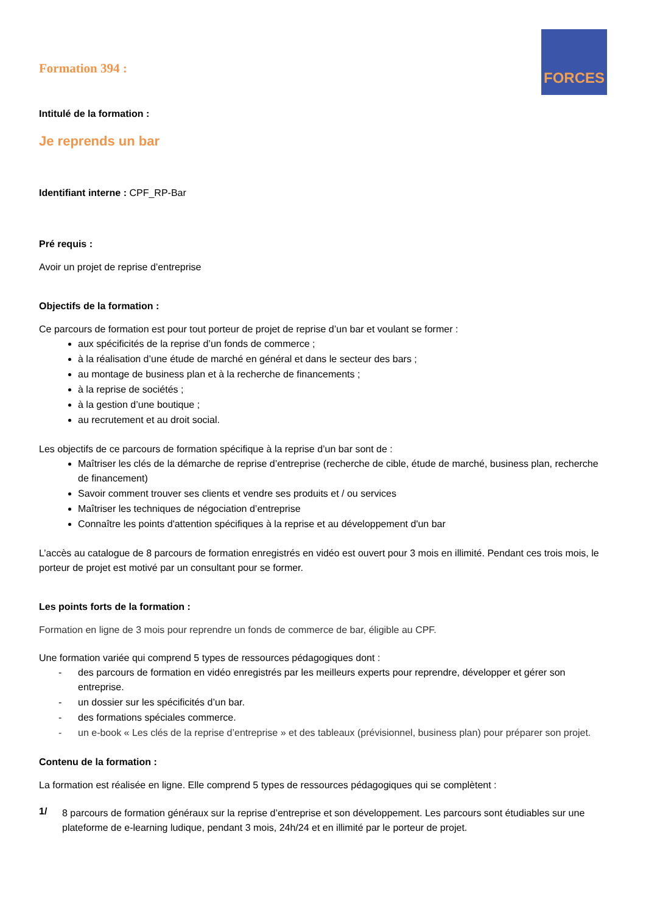FORCES
Formation 394 :
Intitulé de la formation :
Je reprends un bar
Identifiant interne : CPF_RP-Bar
Pré requis :
Avoir un projet de reprise d’entreprise
Objectifs de la formation :
Ce parcours de formation est pour tout porteur de projet de reprise d’un bar et voulant se former :
aux spécificités de la reprise d’un fonds de commerce ;
à la réalisation d’une étude de marché en général et dans le secteur des bars ;
au montage de business plan et à la recherche de financements ;
à la reprise de sociétés ;
à la gestion d’une boutique ;
au recrutement et au droit social.
Les objectifs de ce parcours de formation spécifique à la reprise d’un bar sont de :
Maîtriser les clés de la démarche de reprise d’entreprise (recherche de cible, étude de marché, business plan, recherche de financement)
Savoir comment trouver ses clients et vendre ses produits et / ou services
Maîtriser les techniques de négociation d’entreprise
Connaître les points d'attention spécifiques à la reprise et au développement d'un bar
L’accès au catalogue de 8 parcours de formation enregistrés en vidéo est ouvert pour 3 mois en illimité. Pendant ces trois mois, le porteur de projet est motivé par un consultant pour se former.
Les points forts de la formation :
Formation en ligne de 3 mois pour reprendre un fonds de commerce de bar, éligible au CPF.
Une formation variée qui comprend 5 types de ressources pédagogiques dont :
- des parcours de formation en vidéo enregistrés par les meilleurs experts pour reprendre, développer et gérer son entreprise.
- un dossier sur les spécificités d’un bar.
- des formations spéciales commerce.
- un e-book « Les clés de la reprise d’entreprise » et des tableaux (prévisionnel, business plan) pour préparer son projet.
Contenu de la formation :
La formation est réalisée en ligne. Elle comprend 5 types de ressources pédagogiques qui se complètent :
1/
8 parcours de formation généraux sur la reprise d’entreprise et son développement. Les parcours sont étudiables sur une plateforme de e-learning ludique, pendant 3 mois, 24h/24 et en illimité par le porteur de projet.